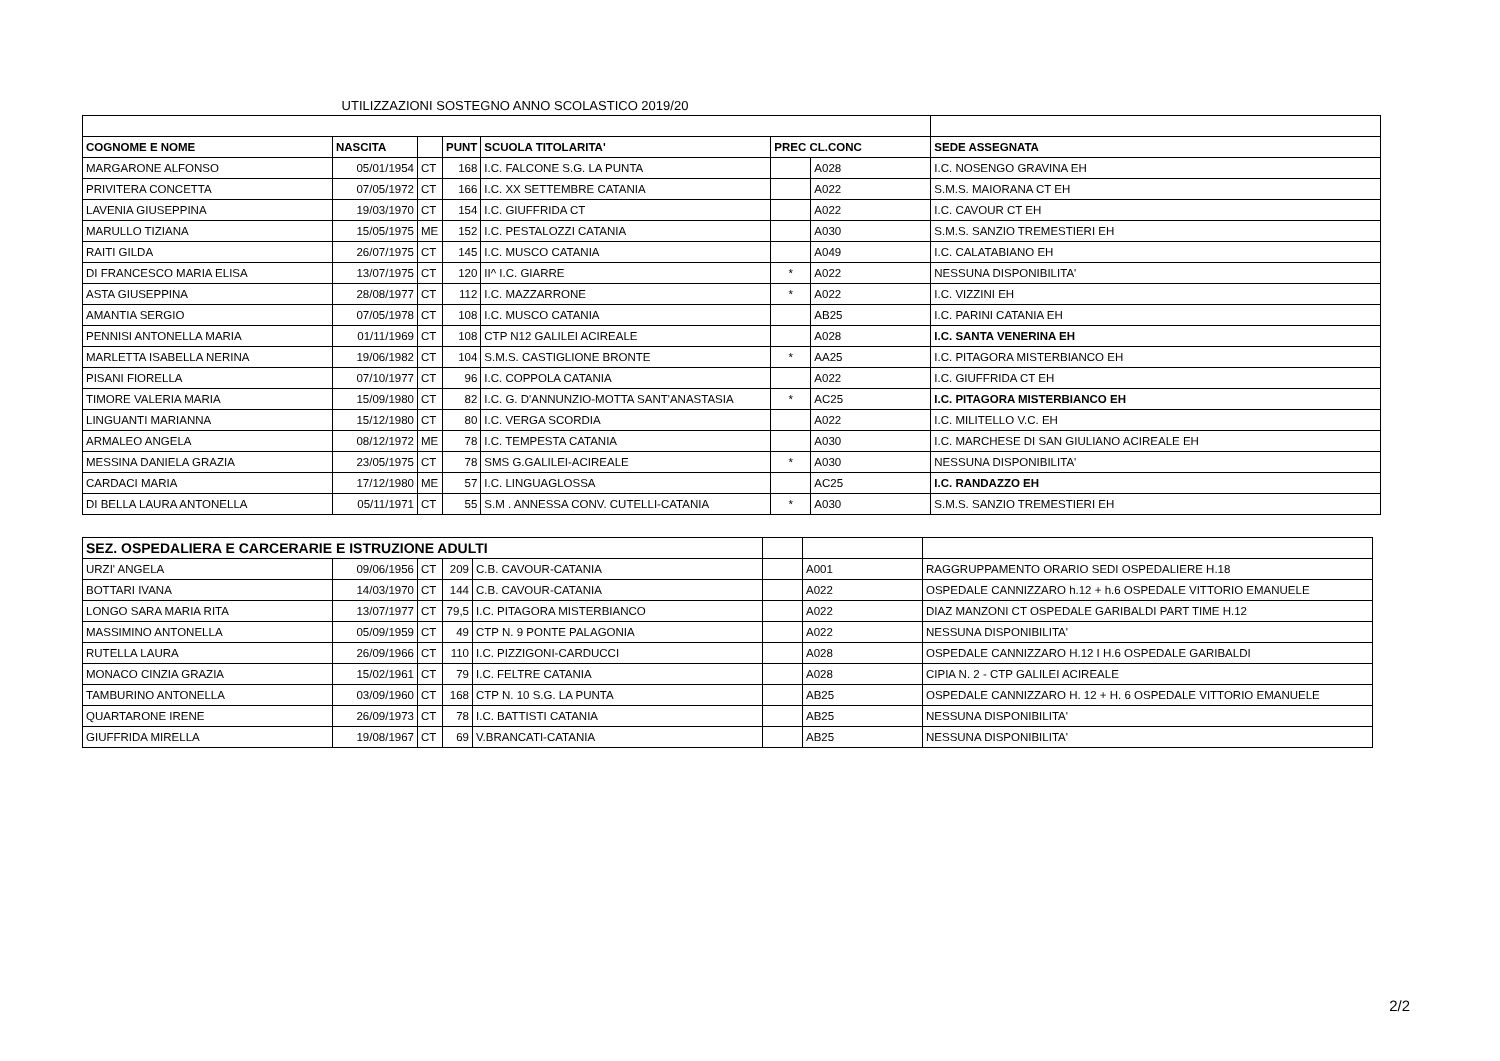UTILIZZAZIONI SOSTEGNO ANNO SCOLASTICO 2019/20
| COGNOME E NOME | NASCITA | | PUNT | SCUOLA TITOLARITA' | PREC CL.CONC | | SEDE ASSEGNATA |
| --- | --- | --- | --- | --- | --- | --- | --- |
| MARGARONE ALFONSO | 05/01/1954 | CT | 168 | I.C. FALCONE S.G. LA PUNTA | | A028 | I.C. NOSENGO GRAVINA EH |
| PRIVITERA CONCETTA | 07/05/1972 | CT | 166 | I.C. XX SETTEMBRE CATANIA | | A022 | S.M.S. MAIORANA CT EH |
| LAVENIA GIUSEPPINA | 19/03/1970 | CT | 154 | I.C. GIUFFRIDA CT | | A022 | I.C. CAVOUR CT EH |
| MARULLO TIZIANA | 15/05/1975 | ME | 152 | I.C. PESTALOZZI CATANIA | | A030 | S.M.S. SANZIO TREMESTIERI EH |
| RAITI GILDA | 26/07/1975 | CT | 145 | I.C. MUSCO CATANIA | | A049 | I.C. CALATABIANO EH |
| DI FRANCESCO MARIA ELISA | 13/07/1975 | CT | 120 | II^ I.C. GIARRE | * | A022 | NESSUNA DISPONIBILITA' |
| ASTA GIUSEPPINA | 28/08/1977 | CT | 112 | I.C. MAZZARRONE | * | A022 | I.C. VIZZINI EH |
| AMANTIA SERGIO | 07/05/1978 | CT | 108 | I.C. MUSCO CATANIA | | AB25 | I.C. PARINI CATANIA EH |
| PENNISI ANTONELLA MARIA | 01/11/1969 | CT | 108 | CTP N12 GALILEI ACIREALE | | A028 | I.C. SANTA VENERINA EH |
| MARLETTA ISABELLA NERINA | 19/06/1982 | CT | 104 | S.M.S. CASTIGLIONE BRONTE | * | AA25 | I.C. PITAGORA MISTERBIANCO EH |
| PISANI FIORELLA | 07/10/1977 | CT | 96 | I.C. COPPOLA CATANIA | | A022 | I.C. GIUFFRIDA CT EH |
| TIMORE VALERIA MARIA | 15/09/1980 | CT | 82 | I.C. G. D'ANNUNZIO-MOTTA SANT'ANASTASIA | * | AC25 | I.C. PITAGORA MISTERBIANCO EH |
| LINGUANTI MARIANNA | 15/12/1980 | CT | 80 | I.C. VERGA SCORDIA | | A022 | I.C. MILITELLO V.C. EH |
| ARMALEO ANGELA | 08/12/1972 | ME | 78 | I.C. TEMPESTA CATANIA | | A030 | I.C. MARCHESE DI SAN GIULIANO ACIREALE EH |
| MESSINA DANIELA GRAZIA | 23/05/1975 | CT | 78 | SMS G.GALILEI-ACIREALE | * | A030 | NESSUNA DISPONIBILITA' |
| CARDACI MARIA | 17/12/1980 | ME | 57 | I.C. LINGUAGLOSSA | | AC25 | I.C. RANDAZZO EH |
| DI BELLA LAURA ANTONELLA | 05/11/1971 | CT | 55 | S.M . ANNESSA CONV. CUTELLI-CATANIA | * | A030 | S.M.S. SANZIO TREMESTIERI EH |
| SEZ. OSPEDALIERA E CARCERARIE E ISTRUZIONE ADULTI | | | | | | | |
| URZI' ANGELA | 09/06/1956 | CT | 209 | C.B. CAVOUR-CATANIA | | A001 | RAGGRUPPAMENTO ORARIO SEDI OSPEDALIERE H.18 |
| BOTTARI IVANA | 14/03/1970 | CT | 144 | C.B. CAVOUR-CATANIA | | A022 | OSPEDALE CANNIZZARO h.12 + h.6 OSPEDALE VITTORIO EMANUELE |
| LONGO SARA MARIA RITA | 13/07/1977 | CT | 79,5 | I.C. PITAGORA MISTERBIANCO | | A022 | DIAZ MANZONI CT OSPEDALE GARIBALDI PART TIME H.12 |
| MASSIMINO ANTONELLA | 05/09/1959 | CT | 49 | CTP N. 9 PONTE PALAGONIA | | A022 | NESSUNA DISPONIBILITA' |
| RUTELLA LAURA | 26/09/1966 | CT | 110 | I.C. PIZZIGONI-CARDUCCI | | A028 | OSPEDALE CANNIZZARO H.12 I H.6 OSPEDALE GARIBALDI |
| MONACO CINZIA GRAZIA | 15/02/1961 | CT | 79 | I.C. FELTRE CATANIA | | A028 | CIPIA N. 2 - CTP GALILEI ACIREALE |
| TAMBURINO ANTONELLA | 03/09/1960 | CT | 168 | CTP N. 10 S.G. LA PUNTA | | AB25 | OSPEDALE CANNIZZARO H. 12 + H. 6 OSPEDALE VITTORIO EMANUELE |
| QUARTARONE IRENE | 26/09/1973 | CT | 78 | I.C. BATTISTI CATANIA | | AB25 | NESSUNA DISPONIBILITA' |
| GIUFFRIDA MIRELLA | 19/08/1967 | CT | 69 | V.BRANCATI-CATANIA | | AB25 | NESSUNA DISPONIBILITA' |
2/2